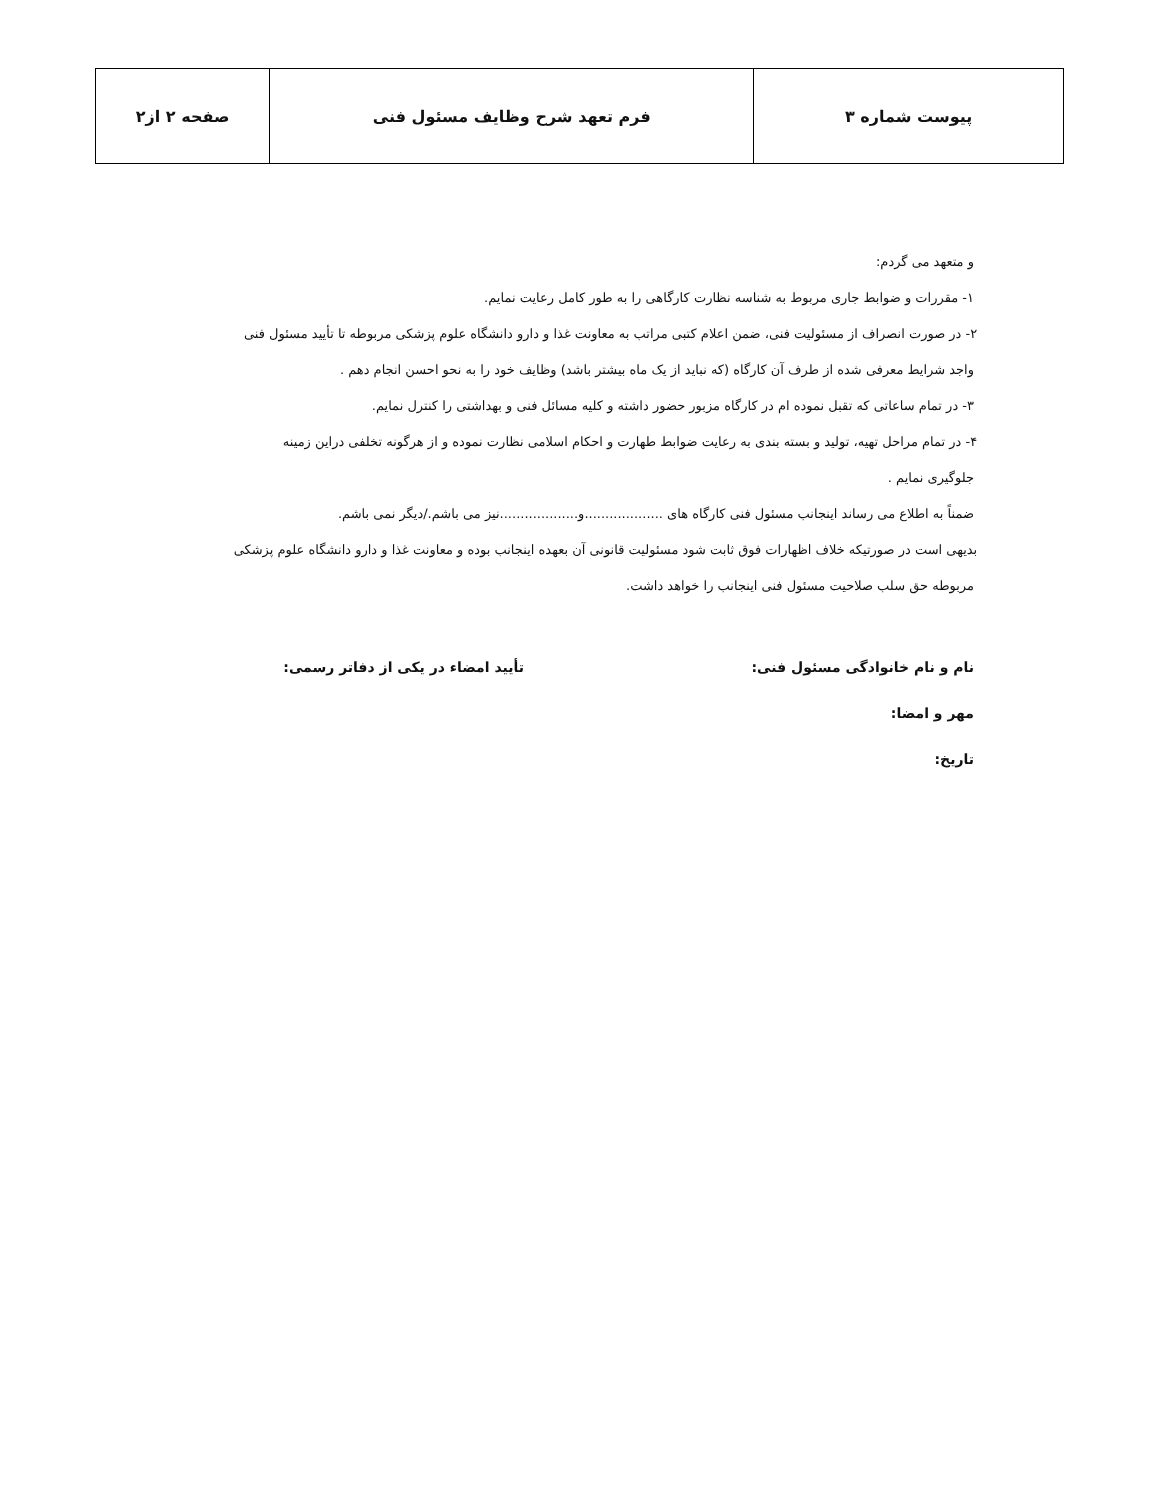| پیوست شماره ۳ | فرم تعهد شرح وظایف مسئول فنی | صفحه ۲ از۲ |
و متعهد می گردم:
۱- مقررات و ضوابط جاری مربوط به شناسه نظارت کارگاهی را به طور کامل رعایت نمایم.
۲- در صورت انصراف از مسئولیت فنی، ضمن اعلام کتبی مراتب به معاونت غذا و دارو دانشگاه علوم پزشکی مربوطه تا تأیید مسئول فنی
واجد شرایط معرفی شده از طرف آن کارگاه (که نباید از یک ماه بیشتر باشد) وظایف خود را به نحو احسن انجام دهم .
۳- در تمام ساعاتی که تقبل نموده ام در کارگاه مزبور حضور داشته و کلیه مسائل فنی و بهداشتی را کنترل نمایم.
۴- در تمام مراحل تهیه، تولید و بسته بندی به رعایت ضوابط طهارت و احکام اسلامی نظارت نموده و از هرگونه تخلفی دراین زمینه
جلوگیری نمایم .
ضمناً به اطلاع می رساند اینجانب مسئول فنی کارگاه های ...................و...................نیز می باشم./دیگر نمی باشم.
بدیهی است در صورتیکه خلاف اظهارات فوق ثابت شود مسئولیت قانونی آن بعهده اینجانب بوده و معاونت غذا و دارو دانشگاه علوم پزشکی
مربوطه حق سلب صلاحیت مسئول فنی اینجانب را خواهد داشت.
نام و نام خانوادگی مسئول فنی: تأیید امضاء در یکی از دفاتر رسمی:
مهر و امضا:
تاریخ: